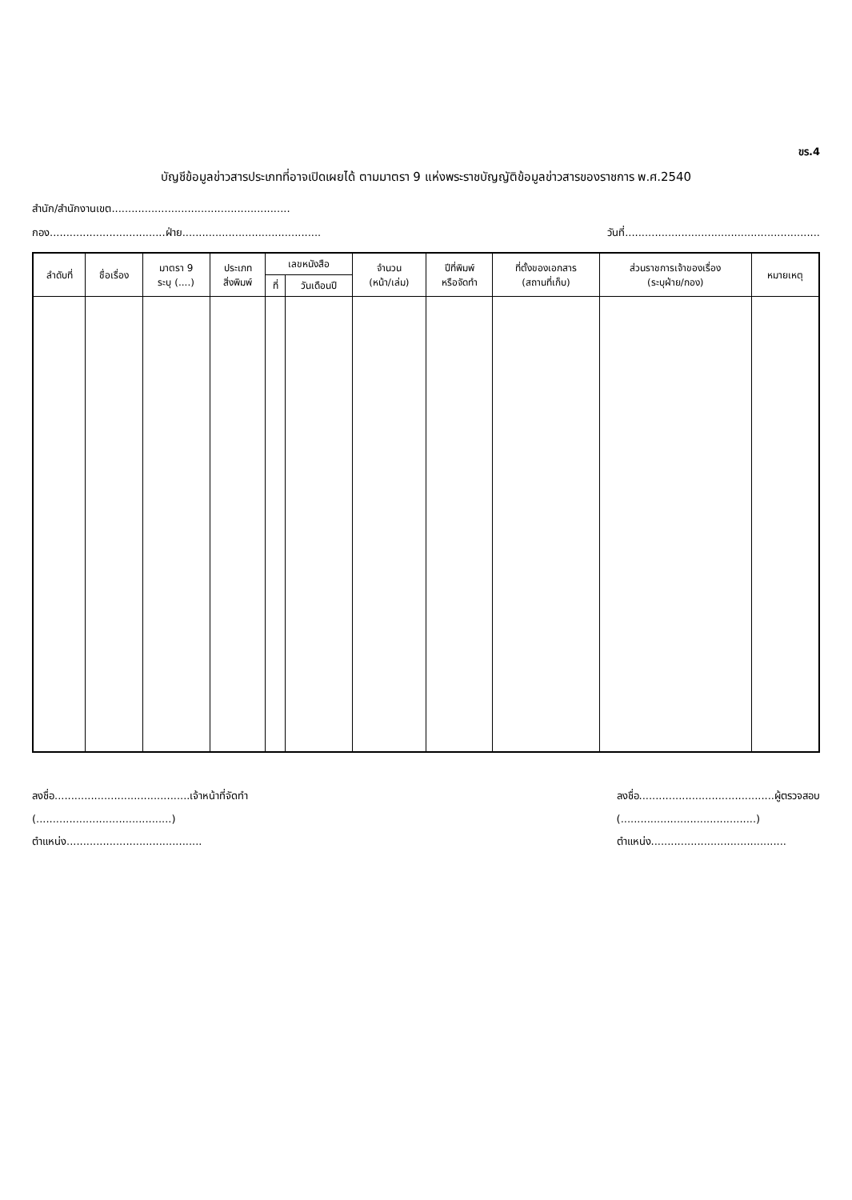ขร.4
บัญชีข้อมูลข่าวสารประเภทที่อาจเปิดเผยได้ ตามมาตรา 9 แห่งพระราชบัญญัติข้อมูลข่าวสารของราชการ พ.ศ.2540
สำนัก/สำนักงานเขต......................................................
กอง...................................ฝ่าย.......................................... วันที่...........................................................
| ลำดับที่ | ชื่อเรื่อง | มาตรา 9 ระบุ (....) | ประเภท สิ่งพิมพ์ | เลขหนังสือ | | จำนวน (หน้า/เล่ม) | ปีที่พิมพ์ หรือจัดทำ | ที่ตั้งของเอกสาร (สถานที่เก็บ) | ส่วนราชการเจ้าของเรื่อง (ระบุฝ่าย/กอง) | หมายเหตุ |
| --- | --- | --- | --- | --- | --- | --- | --- | --- | --- | --- |
| | | | | ที่ | วันเดือนปี | | | | | |
ลงชื่อ.........................................เจ้าหน้าที่จัดทำ
(.........................................)
ตำแหน่ง.........................................
ลงชื่อ.........................................ผู้ตรวจสอบ
(.........................................)
ตำแหน่ง.........................................